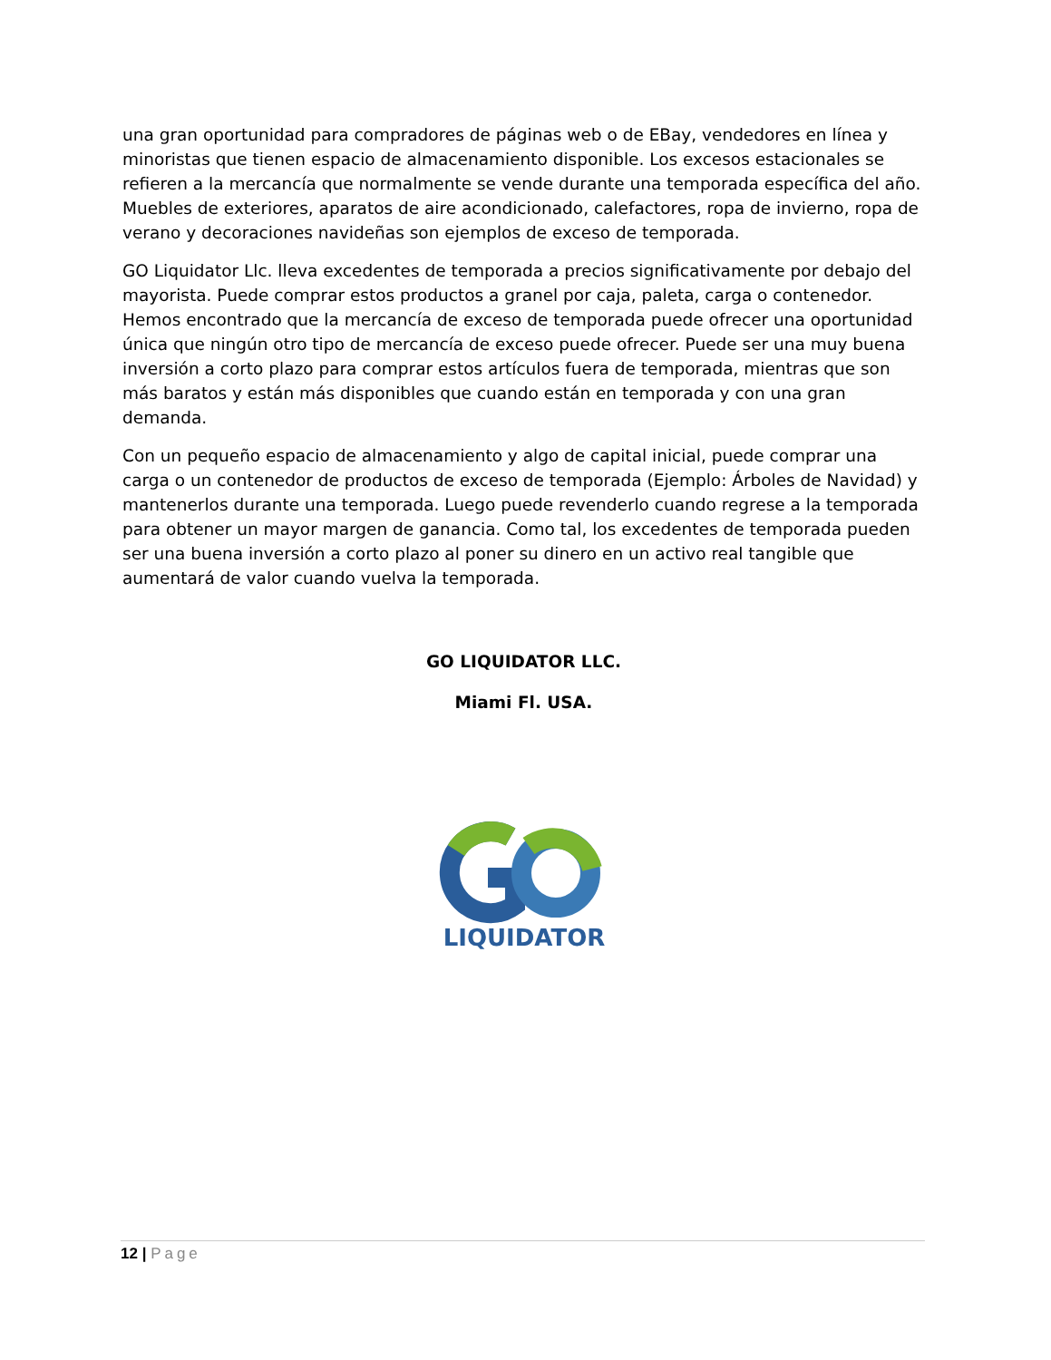una gran oportunidad para compradores de páginas web o de EBay, vendedores en línea y minoristas que tienen espacio de almacenamiento disponible. Los excesos estacionales se refieren a la mercancía que normalmente se vende durante una temporada específica del año. Muebles de exteriores, aparatos de aire acondicionado, calefactores, ropa de invierno, ropa de verano y decoraciones navideñas son ejemplos de exceso de temporada.
GO Liquidator Llc. lleva excedentes de temporada a precios significativamente por debajo del mayorista. Puede comprar estos productos a granel por caja, paleta, carga o contenedor. Hemos encontrado que la mercancía de exceso de temporada puede ofrecer una oportunidad única que ningún otro tipo de mercancía de exceso puede ofrecer. Puede ser una muy buena inversión a corto plazo para comprar estos artículos fuera de temporada, mientras que son más baratos y están más disponibles que cuando están en temporada y con una gran demanda.
Con un pequeño espacio de almacenamiento y algo de capital inicial, puede comprar una carga o un contenedor de productos de exceso de temporada (Ejemplo: Árboles de Navidad) y mantenerlos durante una temporada. Luego puede revenderlo cuando regrese a la temporada para obtener un mayor margen de ganancia. Como tal, los excedentes de temporada pueden ser una buena inversión a corto plazo al poner su dinero en un activo real tangible que aumentará de valor cuando vuelva la temporada.
GO LIQUIDATOR LLC.
Miami Fl. USA.
LIQUIDATOR
12 | Page